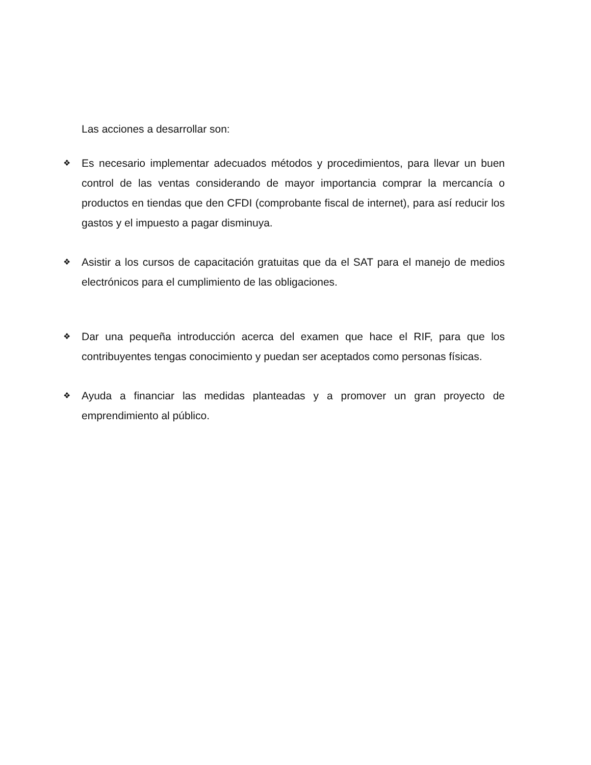Las acciones a desarrollar son:
❖ Es necesario implementar adecuados métodos y procedimientos, para llevar un buen control de las ventas considerando de mayor importancia comprar la mercancía o productos en tiendas que den CFDI (comprobante fiscal de internet), para así reducir los gastos y el impuesto a pagar disminuya.
❖ Asistir a los cursos de capacitación gratuitas que da el SAT para el manejo de medios electrónicos para el cumplimiento de las obligaciones.
❖ Dar una pequeña introducción acerca del examen que hace el RIF, para que los contribuyentes tengas conocimiento y puedan ser aceptados como personas físicas.
❖ Ayuda a financiar las medidas planteadas y a promover un gran proyecto de emprendimiento al público.